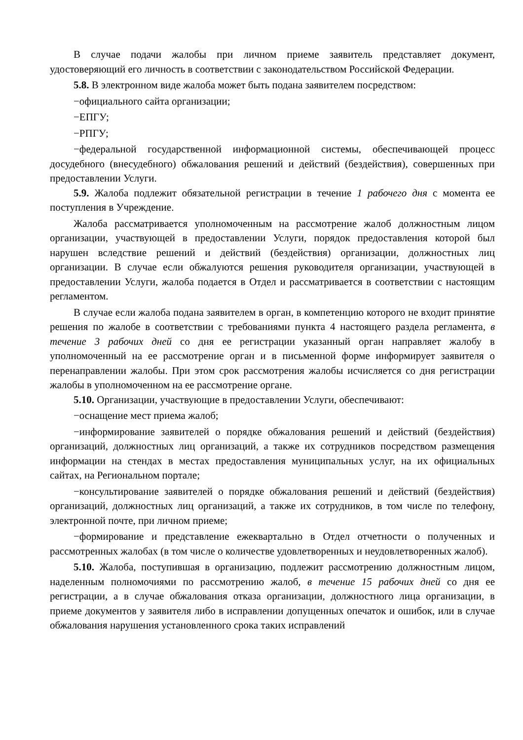В случае подачи жалобы при личном приеме заявитель представляет документ, удостоверяющий его личность в соответствии с законодательством Российской Федерации.
5.8. В электронном виде жалоба может быть подана заявителем посредством:
−официального сайта организации;
−ЕПГУ;
−РПГУ;
−федеральной государственной информационной системы, обеспечивающей процесс досудебного (внесудебного) обжалования решений и действий (бездействия), совершенных при предоставлении Услуги.
5.9. Жалоба подлежит обязательной регистрации в течение 1 рабочего дня с момента ее поступления в Учреждение.
Жалоба рассматривается уполномоченным на рассмотрение жалоб должностным лицом организации, участвующей в предоставлении Услуги, порядок предоставления которой был нарушен вследствие решений и действий (бездействия) организации, должностных лиц организации. В случае если обжалуются решения руководителя организации, участвующей в предоставлении Услуги, жалоба подается в Отдел и рассматривается в соответствии с настоящим регламентом.
В случае если жалоба подана заявителем в орган, в компетенцию которого не входит принятие решения по жалобе в соответствии с требованиями пункта 4 настоящего раздела регламента, в течение 3 рабочих дней со дня ее регистрации указанный орган направляет жалобу в уполномоченный на ее рассмотрение орган и в письменной форме информирует заявителя о перенаправлении жалобы. При этом срок рассмотрения жалобы исчисляется со дня регистрации жалобы в уполномоченном на ее рассмотрение органе.
5.10. Организации, участвующие в предоставлении Услуги, обеспечивают:
−оснащение мест приема жалоб;
−информирование заявителей о порядке обжалования решений и действий (бездействия) организаций, должностных лиц организаций, а также их сотрудников посредством размещения информации на стендах в местах предоставления муниципальных услуг, на их официальных сайтах, на Региональном портале;
−консультирование заявителей о порядке обжалования решений и действий (бездействия) организаций, должностных лиц организаций, а также их сотрудников, в том числе по телефону, электронной почте, при личном приеме;
−формирование и представление ежеквартально в Отдел отчетности о полученных и рассмотренных жалобах (в том числе о количестве удовлетворенных и неудовлетворенных жалоб).
5.10. Жалоба, поступившая в организацию, подлежит рассмотрению должностным лицом, наделенным полномочиями по рассмотрению жалоб, в течение 15 рабочих дней со дня ее регистрации, а в случае обжалования отказа организации, должностного лица организации, в приеме документов у заявителя либо в исправлении допущенных опечаток и ошибок, или в случае обжалования нарушения установленного срока таких исправлений